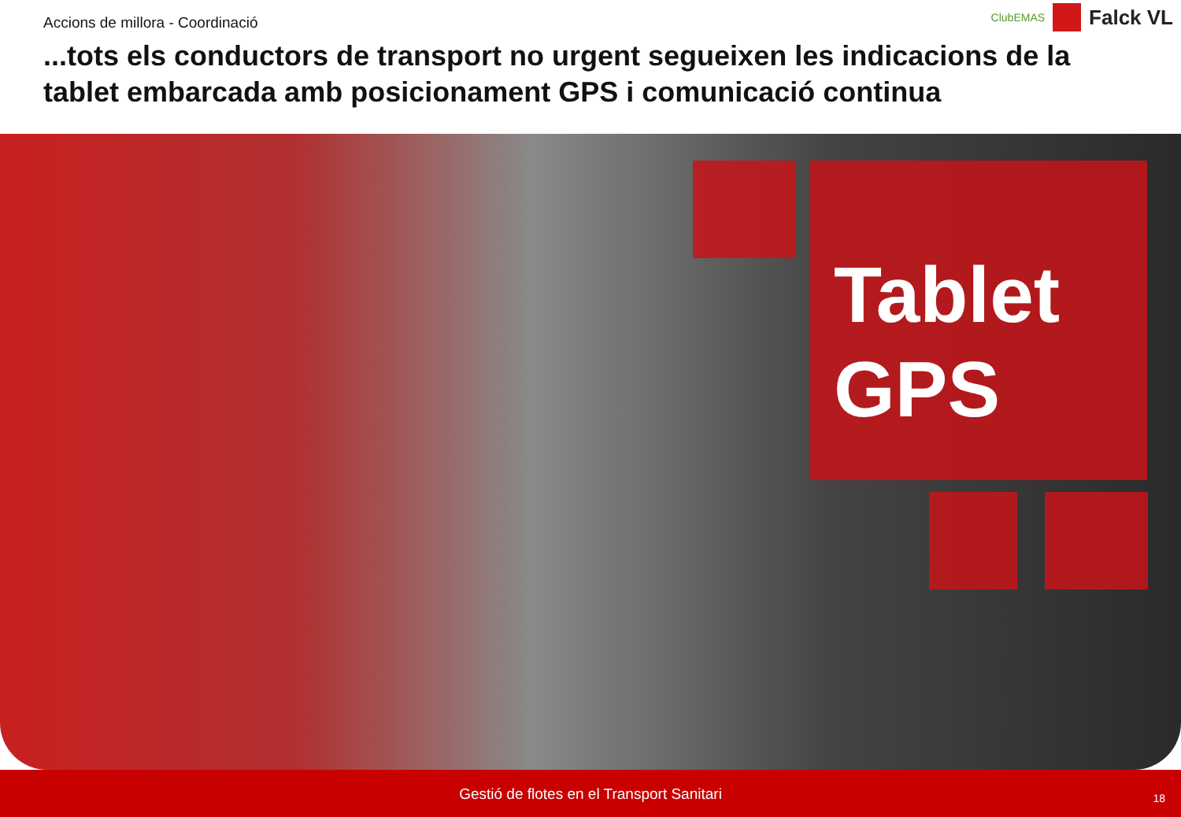Accions de millora - Coordinació
...tots els conductors de transport no urgent segueixen les indicacions de la tablet embarcada amb posicionament GPS i comunicació continua
ClubEMAS
Falck VL
Tablet
GPS
Gestió de flotes en el Transport Sanitari
18